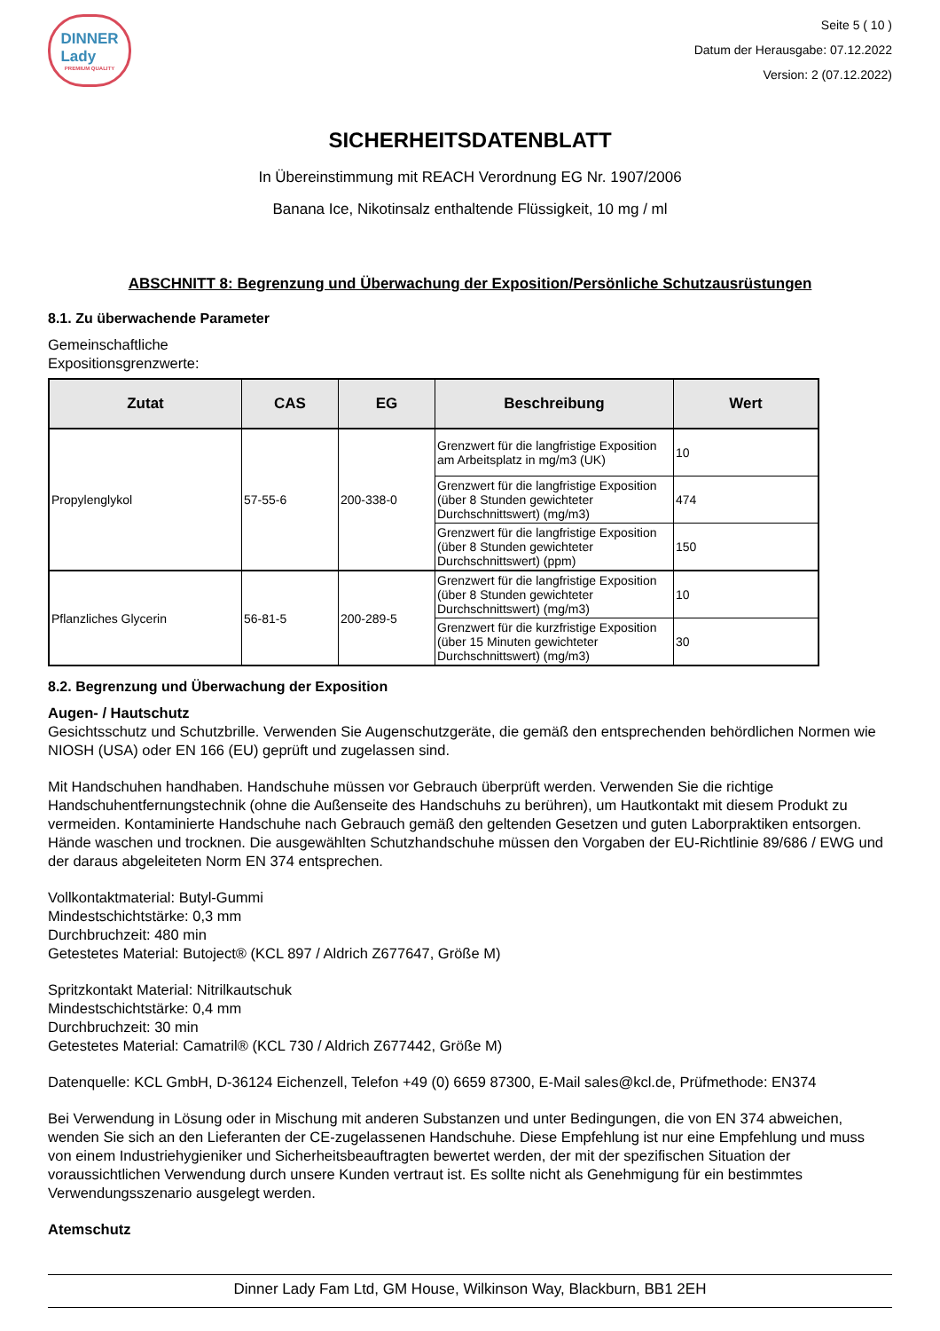DINNER
Lady
PREMIUM QUALITY
Seite 5 ( 10 )
Datum der Herausgabe: 07.12.2022
Version: 2 (07.12.2022)
SICHERHEITSDATENBLATT
In Übereinstimmung mit REACH Verordnung EG Nr. 1907/2006
Banana Ice, Nikotinsalz enthaltende Flüssigkeit, 10 mg / ml
ABSCHNITT 8: Begrenzung und Überwachung der Exposition/Persönliche Schutzausrüstungen
8.1. Zu überwachende Parameter
Gemeinschaftliche
Expositionsgrenzwerte:
| Zutat | CAS | EG | Beschreibung | Wert |
| --- | --- | --- | --- | --- |
| Propylenglykol | 57-55-6 | 200-338-0 | Grenzwert für die langfristige Exposition am Arbeitsplatz in mg/m3 (UK) | 10 |
| | | | Grenzwert für die langfristige Exposition (über 8 Stunden gewichteter Durchschnittswert) (mg/m3) | 474 |
| | | | Grenzwert für die langfristige Exposition (über 8 Stunden gewichteter Durchschnittswert) (ppm) | 150 |
| Pflanzliches Glycerin | 56-81-5 | 200-289-5 | Grenzwert für die langfristige Exposition (über 8 Stunden gewichteter Durchschnittswert) (mg/m3) | 10 |
| | | | Grenzwert für die kurzfristige Exposition (über 15 Minuten gewichteter Durchschnittswert) (mg/m3) | 30 |
8.2. Begrenzung und Überwachung der Exposition
Augen- / Hautschutz
Gesichtsschutz und Schutzbrille. Verwenden Sie Augenschutzgeräte, die gemäß den entsprechenden behördlichen Normen wie NIOSH (USA) oder EN 166 (EU) geprüft und zugelassen sind.
Mit Handschuhen handhaben. Handschuhe müssen vor Gebrauch überprüft werden. Verwenden Sie die richtige Handschuhentfernungstechnik (ohne die Außenseite des Handschuhs zu berühren), um Hautkontakt mit diesem Produkt zu vermeiden. Kontaminierte Handschuhe nach Gebrauch gemäß den geltenden Gesetzen und guten Laborpraktiken entsorgen. Hände waschen und trocknen. Die ausgewählten Schutzhandschuhe müssen den Vorgaben der EU-Richtlinie 89/686 / EWG und der daraus abgeleiteten Norm EN 374 entsprechen.
Vollkontaktmaterial: Butyl-Gummi
Mindestschichtstärke: 0,3 mm
Durchbruchzeit: 480 min
Getestetes Material: Butoject® (KCL 897 / Aldrich Z677647, Größe M)
Spritzkontakt Material: Nitrilkautschuk
Mindestschichtstärke: 0,4 mm
Durchbruchzeit: 30 min
Getestetes Material: Camatril® (KCL 730 / Aldrich Z677442, Größe M)
Datenquelle: KCL GmbH, D-36124 Eichenzell, Telefon +49 (0) 6659 87300, E-Mail sales@kcl.de, Prüfmethode: EN374
Bei Verwendung in Lösung oder in Mischung mit anderen Substanzen und unter Bedingungen, die von EN 374 abweichen, wenden Sie sich an den Lieferanten der CE-zugelassenen Handschuhe. Diese Empfehlung ist nur eine Empfehlung und muss von einem Industriehygieniker und Sicherheitsbeauftragten bewertet werden, der mit der spezifischen Situation der voraussichtlichen Verwendung durch unsere Kunden vertraut ist. Es sollte nicht als Genehmigung für ein bestimmtes Verwendungsszenario ausgelegt werden.
Atemschutz
Dinner Lady Fam Ltd, GM House, Wilkinson Way, Blackburn, BB1 2EH